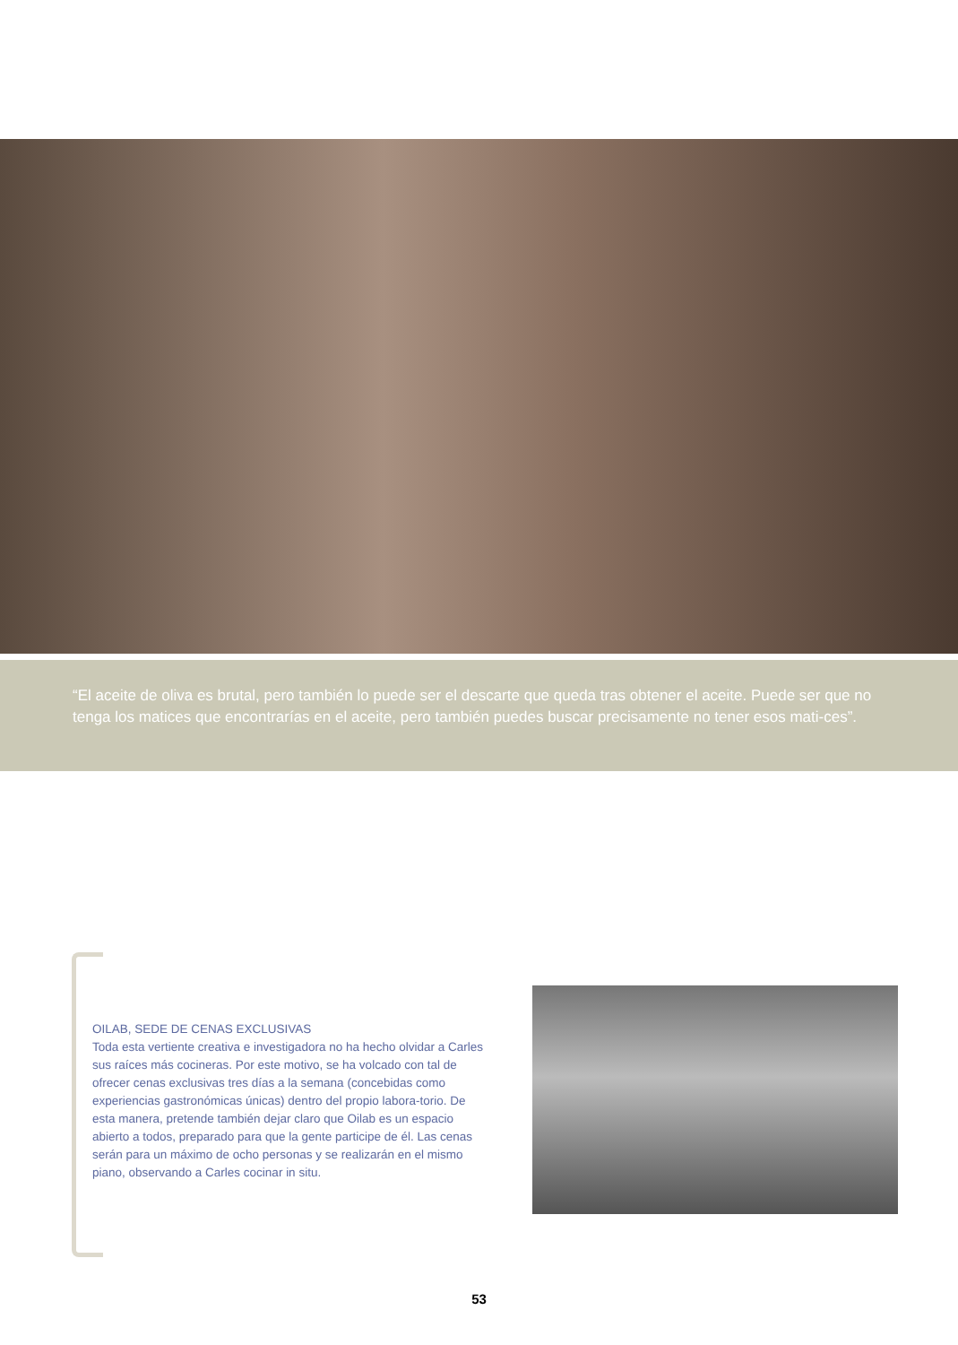“El aceite de oliva es brutal, pero también lo puede ser el descarte que queda tras obtener el aceite. Puede ser que no tenga los matices que encontrarías en el aceite, pero también puedes buscar precisamente no tener esos mati-ces”.
OILAB, SEDE DE CENAS EXCLUSIVAS
Toda esta vertiente creativa e investigadora no ha hecho olvidar a Carles sus raíces más cocineras. Por este motivo, se ha volcado con tal de ofrecer cenas exclusivas tres días a la semana (concebidas como experiencias gastronómicas únicas) dentro del propio labora-torio. De esta manera, pretende también dejar claro que Oilab es un espacio abierto a todos, preparado para que la gente participe de él. Las cenas serán para un máximo de ocho personas y se realizarán en el mismo piano, observando a Carles cocinar in situ.
53